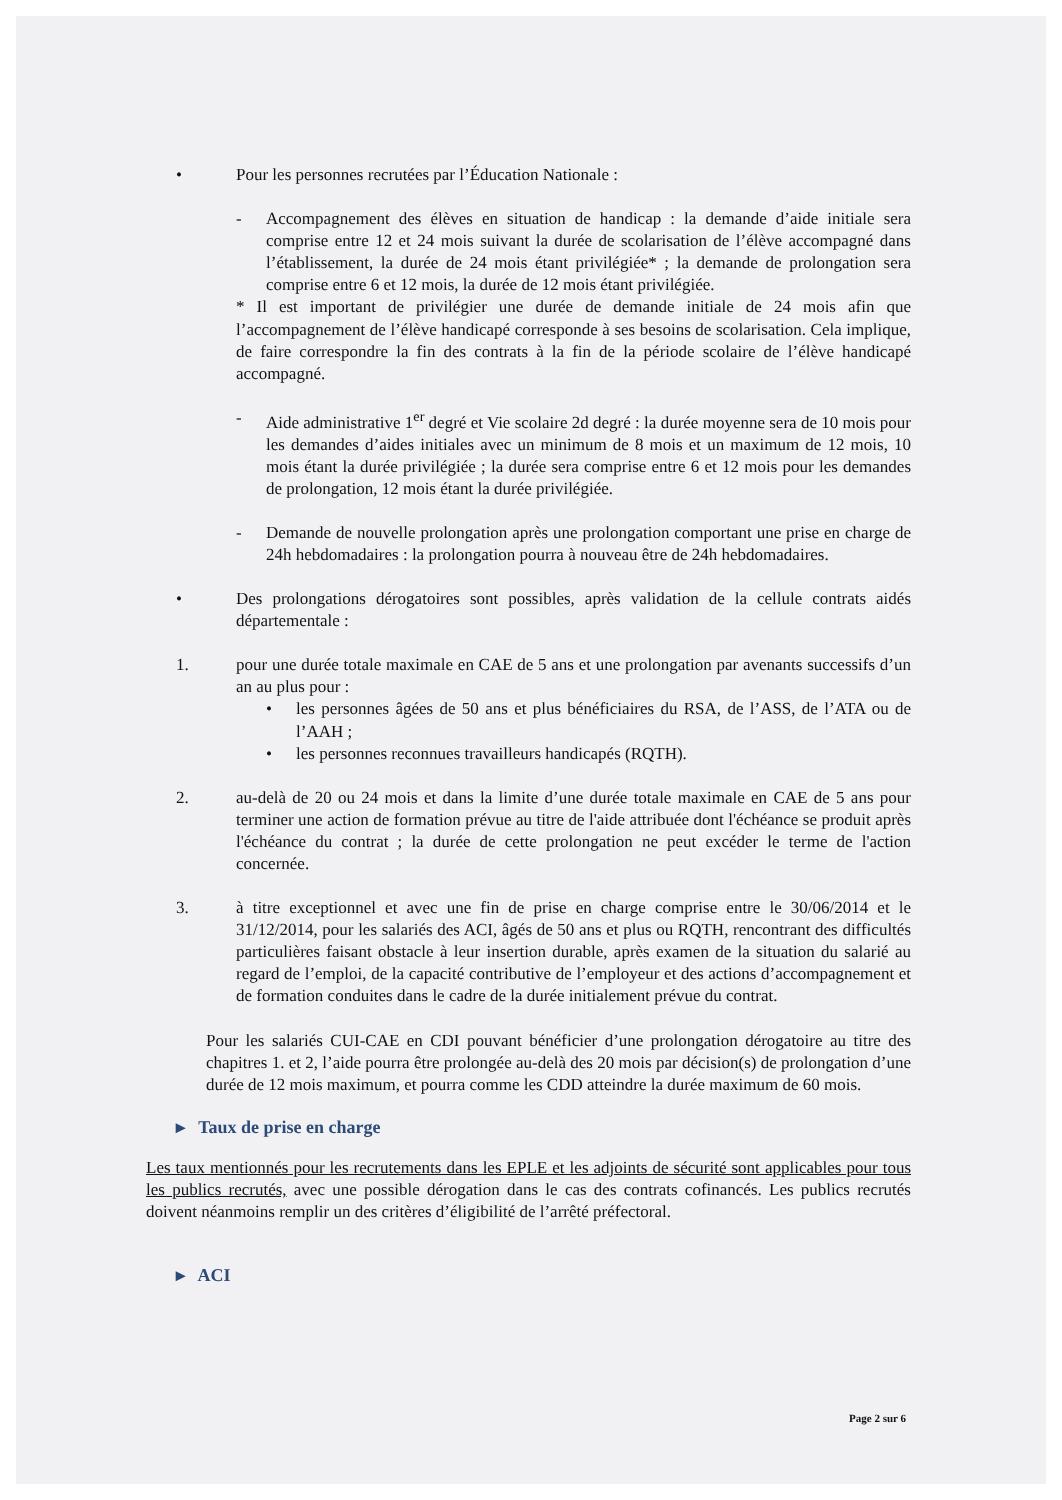• Pour les personnes recrutées par l’Éducation Nationale :
- Accompagnement des élèves en situation de handicap : la demande d’aide initiale sera comprise entre 12 et 24 mois suivant la durée de scolarisation de l’élève accompagné dans l’établissement, la durée de 24 mois étant privilégiée* ; la demande de prolongation sera comprise entre 6 et 12 mois, la durée de 12 mois étant privilégiée.
* Il est important de privilégier une durée de demande initiale de 24 mois afin que l’accompagnement de l’élève handicapé corresponde à ses besoins de scolarisation. Cela implique, de faire correspondre la fin des contrats à la fin de la période scolaire de l’élève handicapé accompagné.
- Aide administrative 1<sup>er</sup> degré et Vie scolaire 2d degré : la durée moyenne sera de 10 mois pour les demandes d’aides initiales avec un minimum de 8 mois et un maximum de 12 mois, 10 mois étant la durée privilégiée ; la durée sera comprise entre 6 et 12 mois pour les demandes de prolongation, 12 mois étant la durée privilégiée.
- Demande de nouvelle prolongation après une prolongation comportant une prise en charge de 24h hebdomadaires : la prolongation pourra à nouveau être de 24h hebdomadaires.
• Des prolongations dérogatoires sont possibles, après validation de la cellule contrats aidés départementale :
1. pour une durée totale maximale en CAE de 5 ans et une prolongation par avenants successifs d’un an au plus pour :
• les personnes âgées de 50 ans et plus bénéficiaires du RSA, de l’ASS, de l’ATA ou de l’AAH ;
• les personnes reconnues travailleurs handicapés (RQTH).
2. au-delà de 20 ou 24 mois et dans la limite d’une durée totale maximale en CAE de 5 ans pour terminer une action de formation prévue au titre de l'aide attribuée dont l'échéance se produit après l'échéance du contrat ; la durée de cette prolongation ne peut excéder le terme de l'action concernée.
3. à titre exceptionnel et avec une fin de prise en charge comprise entre le 30/06/2014 et le 31/12/2014, pour les salariés des ACI, âgés de 50 ans et plus ou RQTH, rencontrant des difficultés particulières faisant obstacle à leur insertion durable, après examen de la situation du salarié au regard de l’emploi, de la capacité contributive de l’employeur et des actions d’accompagnement et de formation conduites dans le cadre de la durée initialement prévue du contrat.
Pour les salariés CUI-CAE en CDI pouvant bénéficier d’une prolongation dérogatoire au titre des chapitres 1. et 2, l’aide pourra être prolongée au-delà des 20 mois par décision(s) de prolongation d’une durée de 12 mois maximum, et pourra comme les CDD atteindre la durée maximum de 60 mois.
▸ Taux de prise en charge
Les taux mentionnés pour les recrutements dans les EPLE et les adjoints de sécurité sont applicables pour tous les publics recrutés, avec une possible dérogation dans le cas des contrats cofinancés. Les publics recrutés doivent néanmoins remplir un des critères d’éligibilité de l’arrêté préfectoral.
▸ ACI
Page 2 sur 6